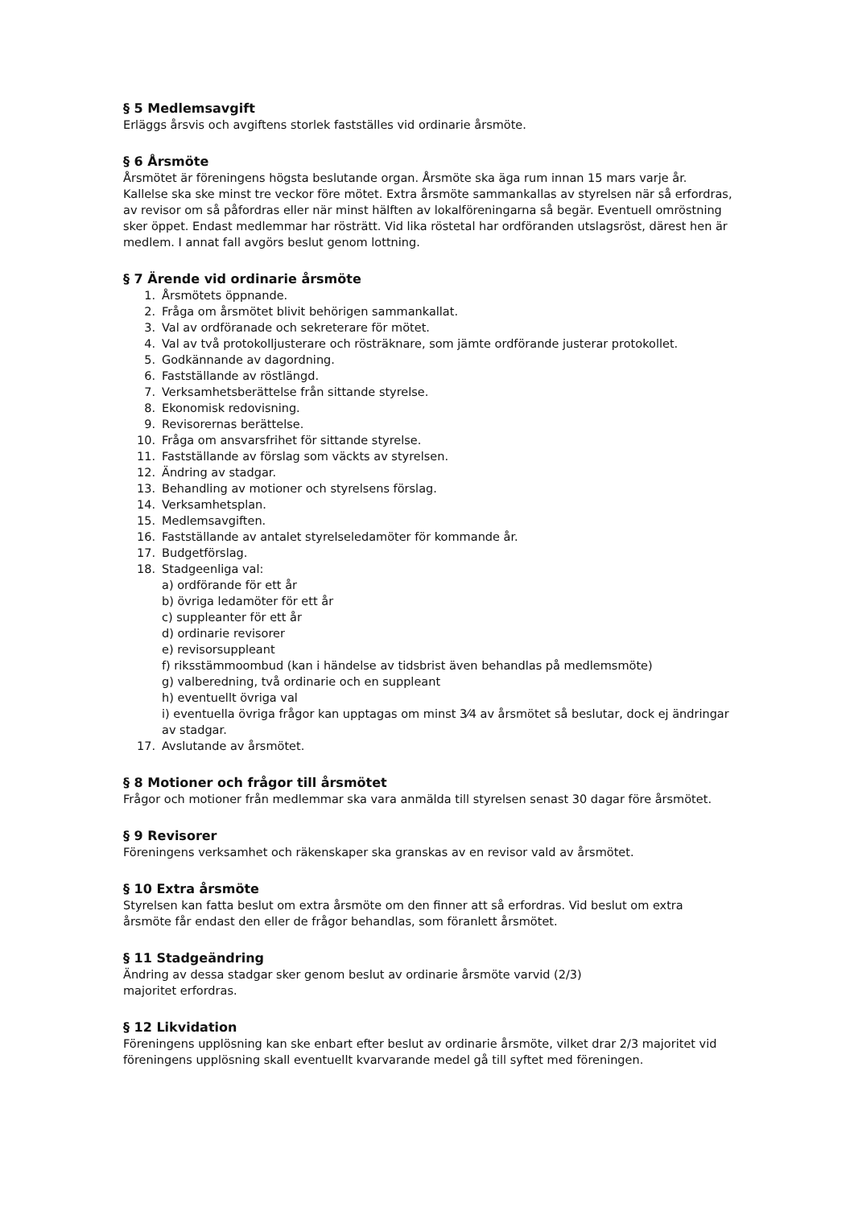§ 5 Medlemsavgift
Erläggs årsvis och avgiftens storlek fastställes vid ordinarie årsmöte.
§ 6 Årsmöte
Årsmötet är föreningens högsta beslutande organ. Årsmöte ska äga rum innan 15 mars varje år. Kallelse ska ske minst tre veckor före mötet. Extra årsmöte sammankallas av styrelsen när så erfordras, av revisor om så påfordras eller när minst hälften av lokalföreningarna så begär. Eventuell omröstning sker öppet. Endast medlemmar har rösträtt. Vid lika röstetal har ordföranden utslagsröst, därest hen är medlem. I annat fall avgörs beslut genom lottning.
§ 7 Ärende vid ordinarie årsmöte
1. Årsmötets öppnande.
2. Fråga om årsmötet blivit behörigen sammankallat.
3. Val av ordföranade och sekreterare för mötet.
4. Val av två protokolljusterare och rösträknare, som jämte ordförande justerar protokollet.
5. Godkännande av dagordning.
6. Fastställande av röstlängd.
7. Verksamhetsberättelse från sittande styrelse.
8. Ekonomisk redovisning.
9. Revisorernas berättelse.
10. Fråga om ansvarsfrihet för sittande styrelse.
11. Fastställande av förslag som väckts av styrelsen.
12. Ändring av stadgar.
13. Behandling av motioner och styrelsens förslag.
14. Verksamhetsplan.
15. Medlemsavgiften.
16. Fastställande av antalet styrelseledamöter för kommande år.
17. Budgetförslag.
18. Stadgeenliga val:
a) ordförande för ett år
b) övriga ledamöter för ett år
c) suppleanter för ett år
d) ordinarie revisorer
e) revisorsuppleant
f) riksstämmoombud (kan i händelse av tidsbrist även behandlas på medlemsmöte)
g) valberedning, två ordinarie och en suppleant
h) eventuellt övriga val
i) eventuella övriga frågor kan upptagas om minst 3⁄4 av årsmötet så beslutar, dock ej ändringar av stadgar.
17. Avslutande av årsmötet.
§ 8 Motioner och frågor till årsmötet
Frågor och motioner från medlemmar ska vara anmälda till styrelsen senast 30 dagar före årsmötet.
§ 9 Revisorer
Föreningens verksamhet och räkenskaper ska granskas av en revisor vald av årsmötet.
§ 10 Extra årsmöte
Styrelsen kan fatta beslut om extra årsmöte om den finner att så erfordras. Vid beslut om extra årsmöte får endast den eller de frågor behandlas, som föranlett årsmötet.
§ 11 Stadgeändring
Ändring av dessa stadgar sker genom beslut av ordinarie årsmöte varvid (2/3)
majoritet erfordras.
§ 12 Likvidation
Föreningens upplösning kan ske enbart efter beslut av ordinarie årsmöte, vilket drar 2/3 majoritet vid föreningens upplösning skall eventuellt kvarvarande medel gå till syftet med föreningen.